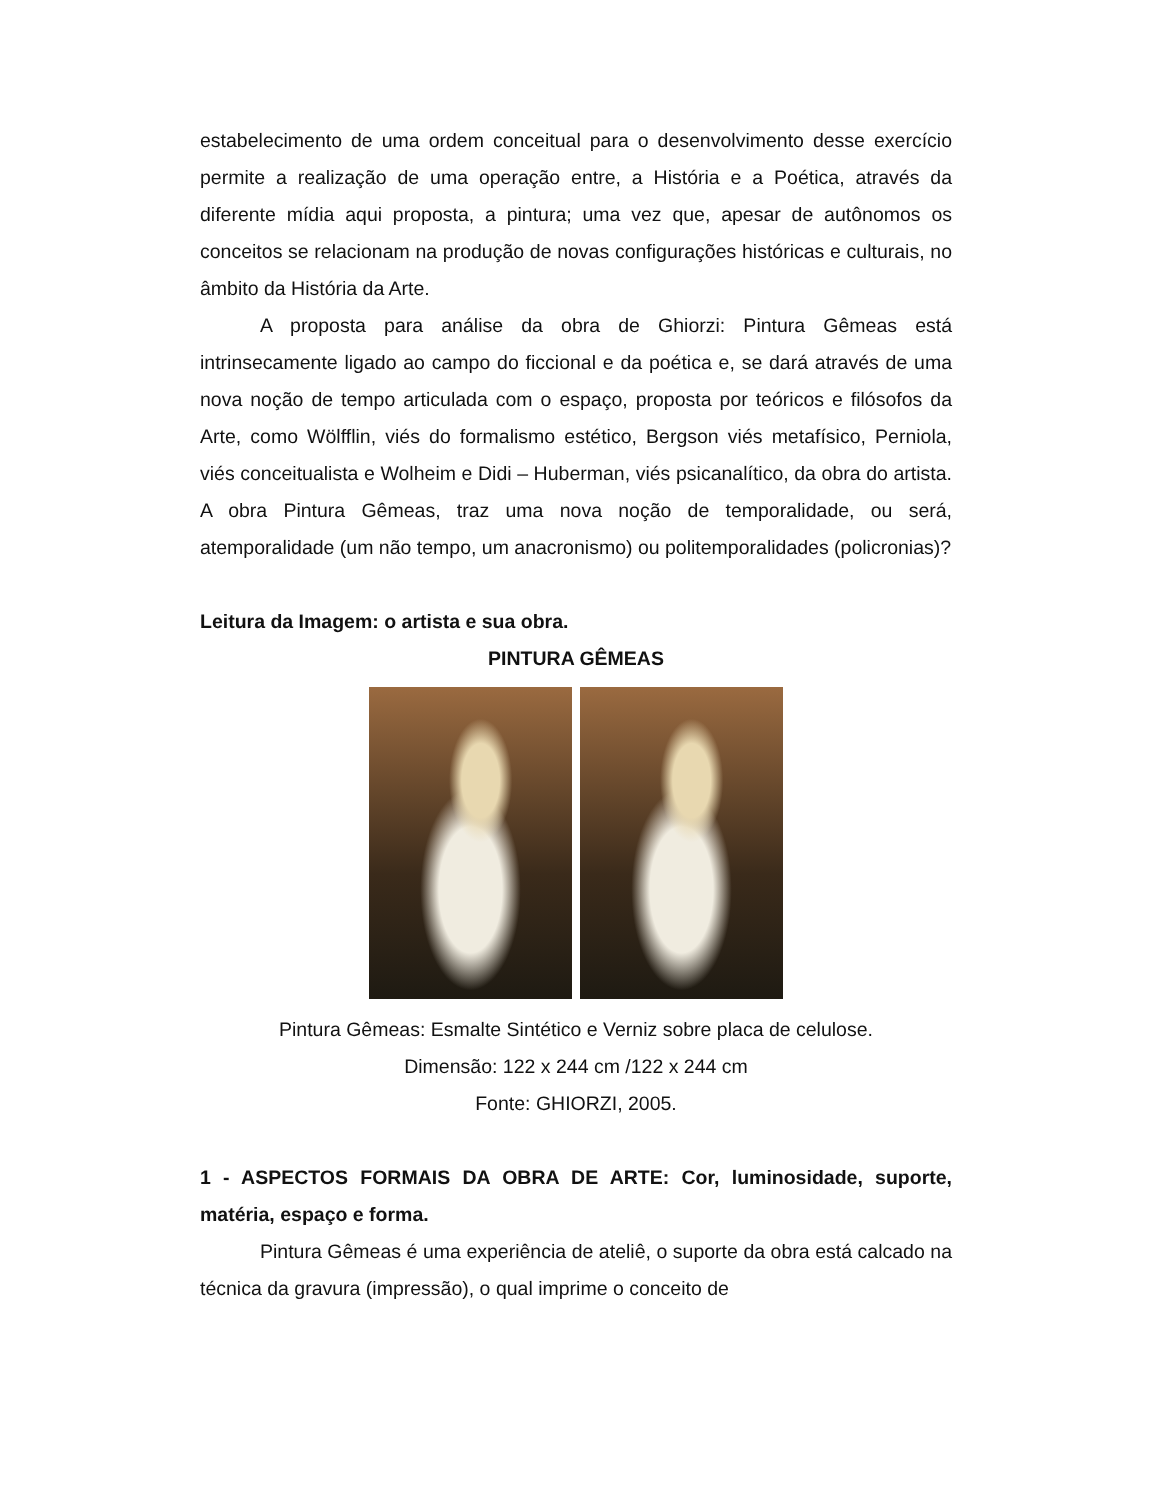estabelecimento de uma ordem conceitual para o desenvolvimento desse exercício permite a realização de uma operação entre, a História e a Poética, através da diferente mídia aqui proposta, a pintura; uma vez que, apesar de autônomos os conceitos se relacionam na produção de novas configurações históricas e culturais, no âmbito da História da Arte.
A proposta para análise da obra de Ghiorzi: Pintura Gêmeas está intrinsecamente ligado ao campo do ficcional e da poética e, se dará através de uma nova noção de tempo articulada com o espaço, proposta por teóricos e filósofos da Arte, como Wölfflin, viés do formalismo estético, Bergson viés metafísico, Perniola, viés conceitualista e Wolheim e Didi – Huberman, viés psicanalítico, da obra do artista. A obra Pintura Gêmeas, traz uma nova noção de temporalidade, ou será, atemporalidade (um não tempo, um anacronismo) ou politemporalidades (policronias)?
Leitura da Imagem: o artista e sua obra.
PINTURA GÊMEAS
Pintura Gêmeas: Esmalte Sintético e Verniz sobre placa de celulose.
Dimensão: 122 x 244 cm /122 x 244 cm
Fonte: GHIORZI, 2005.
1 - ASPECTOS FORMAIS DA OBRA DE ARTE: Cor, luminosidade, suporte, matéria, espaço e forma.
Pintura Gêmeas é uma experiência de ateliê, o suporte da obra está calcado na técnica da gravura (impressão), o qual imprime o conceito de